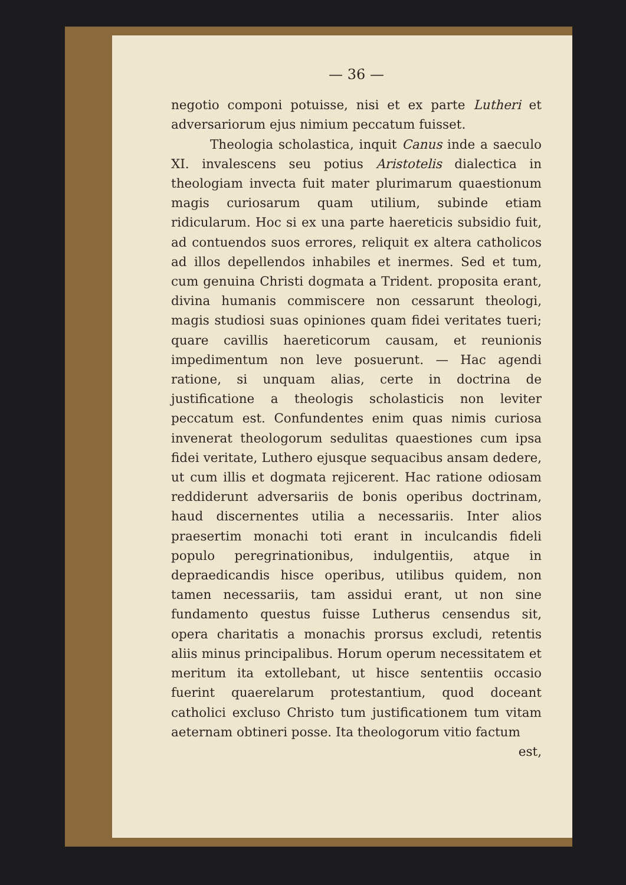— 36 —
negotio componi potuisse, nisi et ex parte Lutheri et adversariorum ejus nimium peccatum fuisset.
Theologia scholastica, inquit Canus inde a saeculo XI. invalescens seu potius Aristotelis dialectica in theologiam invecta fuit mater plurimarum quaestionum magis curiosarum quam utilium, subinde etiam ridicularum. Hoc si ex una parte haereticis subsidio fuit, ad contuendos suos errores, reliquit ex altera catholicos ad illos depellendos inhabiles et inermes. Sed et tum, cum genuina Christi dogmata a Trident. proposita erant, divina humanis commiscere non cessarunt theologi, magis studiosi suas opiniones quam fidei veritates tueri; quare cavillis haereticorum causam, et reunionis impedimentum non leve posuerunt. — Hac agendi ratione, si unquam alias, certe in doctrina de justificatione a theologis scholasticis non leviter peccatum est. Confundentes enim quas nimis curiosa invenerat theologorum sedulitas quaestiones cum ipsa fidei veritate, Luthero ejusque sequacibus ansam dedere, ut cum illis et dogmata rejicerent. Hac ratione odiosam reddiderunt adversariis de bonis operibus doctrinam, haud discernentes utilia a necessariis. Inter alios praesertim monachi toti erant in inculcandis fideli populo peregrinationibus, indulgentiis, atque in depraedicandis hisce operibus, utilibus quidem, non tamen necessariis, tam assidui erant, ut non sine fundamento questus fuisse Lutherus censendus sit, opera charitatis a monachis prorsus excludi, retentis aliis minus principalibus. Horum operum necessitatem et meritum ita extollebant, ut hisce sententiis occasio fuerint quaerelarum protestantium, quod doceant catholici excluso Christo tum justificationem tum vitam aeternam obtineri posse. Ita theologorum vitio factum
est,